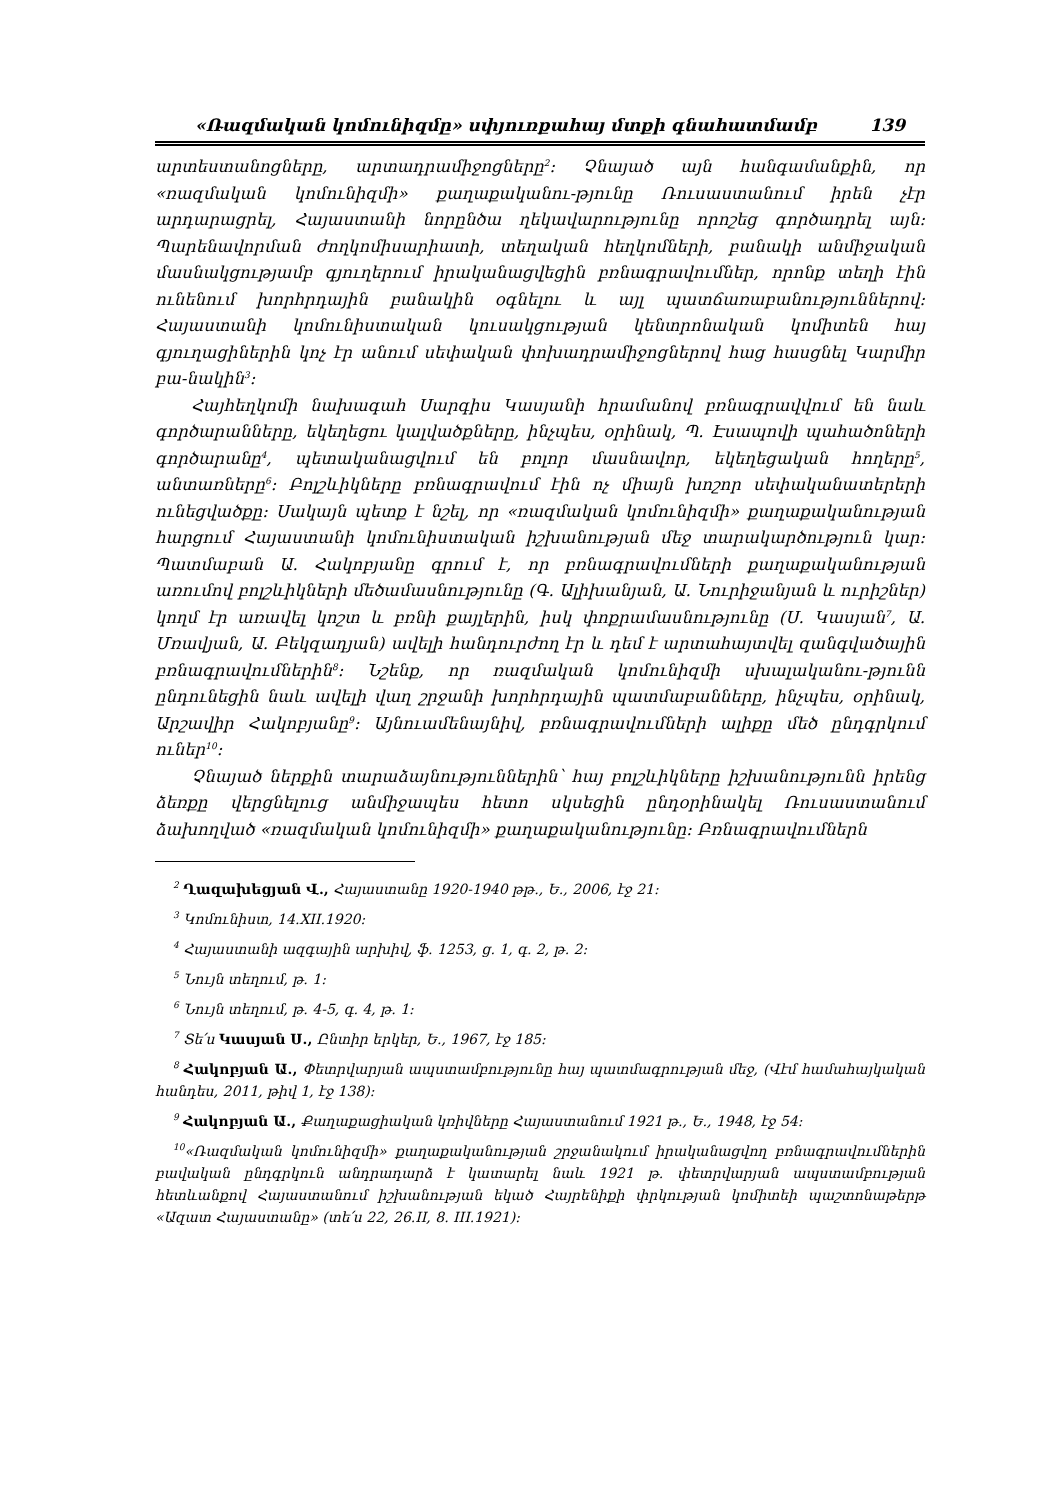«Ռազմական կոմունիզմը» սփյուռքահայ մտքի գնահատմամբ 139
արտեստանոցները, արտադրամիջոցները<sup>2</sup>: Չնայած այն հանգամանքին, որ «ռազմական կոմունիզմի» քաղաքականու-թյունը Ռուսաստանում իրեն չէր արդարացրել, Հայաստանի նորընծա ղեկավարությունը որոշեց գործադրել այն: Պարենավորման ժողկոմիսարիատի, տեղական հեղկոմների, բանակի անմիջական մասնակցությամբ գյուղերում իրականացվեցին բռնագրավումներ, որոնք տեղի էին ունենում խորհրդային բանակին օգնելու և այլ պատճառաբանություններով: Հայաստանի կոմունիստական կուսակցության կենտրոնական կոմիտեն հայ գյուղացիներին կոչ էր անում սեփական փոխադրամիջոցներով հաց հասցնել Կարմիր բա-նակին<sup>3</sup>:
Հայհեղկոմի նախագահ Սարգիս Կասյանի հրամանով բռնագրավվում են նաև գործարանները, եկեղեցու կալվածքները, ինչպես, օրինակ, Պ. Էսապովի պահածոների գործարանը<sup>4</sup>, պետականացվում են բոլոր մասնավոր, եկեղեցական հողերը<sup>5</sup>, անտառները<sup>6</sup>: Բոլշևիկները բռնագրավում էին ոչ միայն խոշոր սեփականատերերի ունեցվածքը: Սակայն պետք է նշել, որ «ռազմական կոմունիզմի» քաղաքականության հարցում Հայաստանի կոմունիստական իշխանության մեջ տարակարծություն կար: Պատմաբան Ա. Հակոբյանը գրում է, որ բռնագրավումների քաղաքականության առումով բոլշևիկների մեծամասնությունը (Գ. Ալիխանյան, Ա. Նուրիջանյան և ուրիշներ) կողմ էր առավել կոշտ և բռնի քայլերին, իսկ փոքրամասնությունը (Ս. Կասյան<sup>7</sup>, Ա. Մռավյան, Ա. Բեկզադյան) ավելի հանդուրժող էր և դեմ է արտահայտվել զանգվածային բռնագրավումներին<sup>8</sup>: Նշենք, որ ռազմական կոմունիզմի սխալականու-թյունն ընդունեցին նաև ավելի վաղ շրջանի խորհրդային պատմաբանները, ինչպես, օրինակ, Արշավիր Հակոբյանը<sup>9</sup>: Այնուամենայնիվ, բռնագրավումների ալիքը մեծ ընդգրկում ուներ<sup>10</sup>:
Չնայած ներքին տարաձայնություններին՝ հայ բոլշևիկները իշխանությունն իրենց ձեռքը վերցնելուց անմիջապես հետո սկսեցին ընդօրինակել Ռուսաստանում ձախողված «ռազմական կոմունիզմի» քաղաքականությունը: Բռնագրավումներն
<sup>2</sup> Ղազախեցյան Վ., Հայաստանը 1920-1940 թթ., Ե., 2006, էջ 21:
<sup>3</sup> Կոմունիստ, 14.XII.1920:
<sup>4</sup> Հայաստանի ազգային արխիվ, ֆ. 1253, ց. 1, գ. 2, թ. 2:
<sup>5</sup> Նույն տեղում, թ. 1:
<sup>6</sup> Նույն տեղում, թ. 4-5, գ. 4, թ. 1:
<sup>7</sup> Տե՛ս Կասյան Ս., Ընտիր երկեր, Ե., 1967, էջ 185:
<sup>8</sup> Հակոբյան Ա., Փետրվարյան ապստամբությունը հայ պատմագրության մեջ, (Վէմ համահայկական հանդես, 2011, թիվ 1, էջ 138):
<sup>9</sup> Հակոբյան Ա., Քաղաքացիական կռիվները Հայաստանում 1921 թ., Ե., 1948, էջ 54:
<sup>10</sup> «Ռազմական կոմունիզմի» քաղաքականության շրջանակում իրականացվող բռնագրավումներին բավական ընդգրկուն անդրադարձ է կատարել նաև 1921 թ. փետրվարյան ապստամբության հետևանքով Հայաստանում իշխանության եկած Հայրենիքի փրկության կոմիտեի պաշտոնաթերթ «Ազատ Հայաստանը» (տե՛ս 22, 26.II, 8. III.1921):